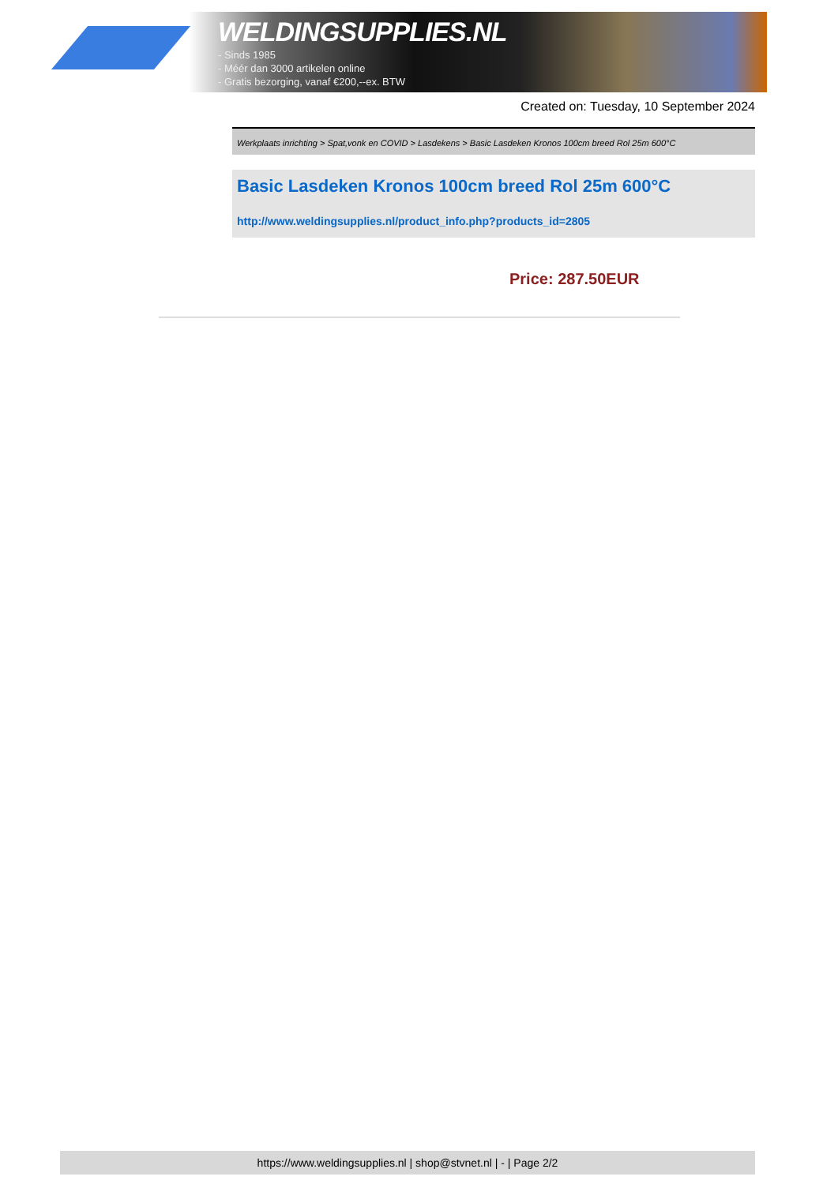WELDINGSUPPLIES.NL
- Sinds 1985
- Méér dan 3000 artikelen online
- Gratis bezorging, vanaf €200,--ex. BTW
Created on: Tuesday, 10 September 2024
Werkplaats inrichting > Spat,vonk en COVID > Lasdekens > Basic Lasdeken Kronos 100cm breed Rol 25m 600°C
Basic Lasdeken Kronos 100cm breed Rol 25m 600°C
http://www.weldingsupplies.nl/product_info.php?products_id=2805
Price: 287.50EUR
https://www.weldingsupplies.nl | shop@stvnet.nl | - | Page 2/2